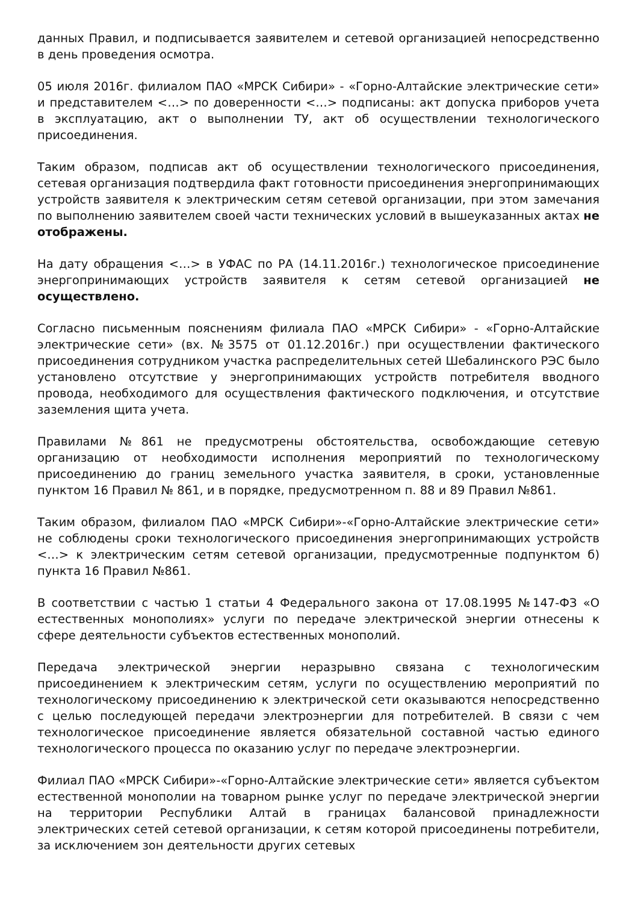данных Правил, и подписывается заявителем и сетевой организацией непосредственно в день проведения осмотра.
05 июля 2016г. филиалом ПАО «МРСК Сибири» - «Горно-Алтайские электрические сети» и представителем <…> по доверенности <…> подписаны: акт допуска приборов учета в эксплуатацию, акт о выполнении ТУ, акт об осуществлении технологического присоединения.
Таким образом, подписав акт об осуществлении технологического присоединения, сетевая организация подтвердила факт готовности присоединения энергопринимающих устройств заявителя к электрическим сетям сетевой организации, при этом замечания по выполнению заявителем своей части технических условий в вышеуказанных актах не отображены.
На дату обращения <…> в УФАС по РА (14.11.2016г.) технологическое присоединение энергопринимающих устройств заявителя к сетям сетевой организацией не осуществлено.
Согласно письменным пояснениям филиала ПАО «МРСК Сибири» - «Горно-Алтайские электрические сети» (вх. №3575 от 01.12.2016г.) при осуществлении фактического присоединения сотрудником участка распределительных сетей Шебалинского РЭС было установлено отсутствие у энергопринимающих устройств потребителя вводного провода, необходимого для осуществления фактического подключения, и отсутствие заземления щита учета.
Правилами №861 не предусмотрены обстоятельства, освобождающие сетевую организацию от необходимости исполнения мероприятий по технологическому присоединению до границ земельного участка заявителя, в сроки, установленные пунктом 16 Правил № 861, и в порядке, предусмотренном п. 88 и 89 Правил №861.
Таким образом, филиалом ПАО «МРСК Сибири»-«Горно-Алтайские электрические сети» не соблюдены сроки технологического присоединения энергопринимающих устройств <…> к электрическим сетям сетевой организации, предусмотренные подпунктом б) пункта 16 Правил №861.
В соответствии с частью 1 статьи 4 Федерального закона от 17.08.1995 №147-ФЗ «О естественных монополиях» услуги по передаче электрической энергии отнесены к сфере деятельности субъектов естественных монополий.
Передача электрической энергии неразрывно связана с технологическим присоединением к электрическим сетям, услуги по осуществлению мероприятий по технологическому присоединению к электрической сети оказываются непосредственно с целью последующей передачи электроэнергии для потребителей. В связи с чем технологическое присоединение является обязательной составной частью единого технологического процесса по оказанию услуг по передаче электроэнергии.
Филиал ПАО «МРСК Сибири»-«Горно-Алтайские электрические сети» является субъектом естественной монополии на товарном рынке услуг по передаче электрической энергии на территории Республики Алтай в границах балансовой принадлежности электрических сетей сетевой организации, к сетям которой присоединены потребители, за исключением зон деятельности других сетевых